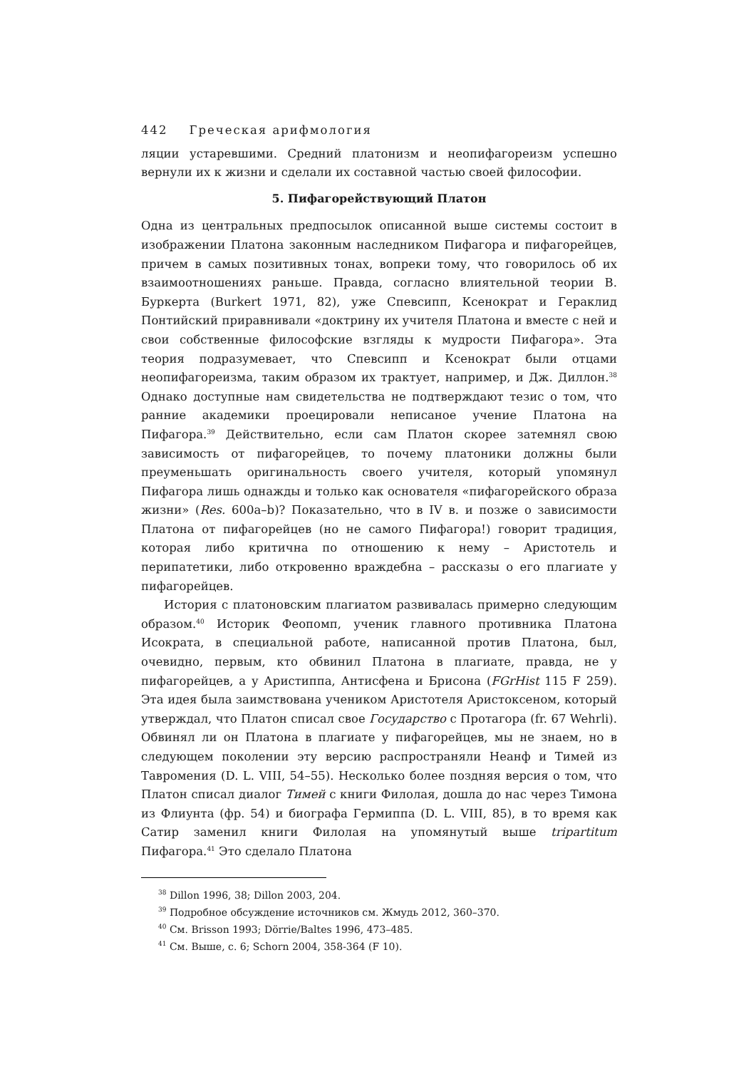442 Греческая арифмология
ляции устаревшими. Средний платонизм и неопифагореизм успешно вернули их к жизни и сделали их составной частью своей философии.
5. Пифагорействующий Платон
Одна из центральных предпосылок описанной выше системы состоит в изображении Платона законным наследником Пифагора и пифагорейцев, причем в самых позитивных тонах, вопреки тому, что говорилось об их взаимоотношениях раньше. Правда, согласно влиятельной теории В. Буркерта (Burkert 1971, 82), уже Спевсипп, Ксенократ и Гераклид Понтийский приравнивали «доктрину их учителя Платона и вместе с ней и свои собственные философские взгляды к мудрости Пифагора». Эта теория подразумевает, что Спевсипп и Ксенократ были отцами неопифагореизма, таким образом их трактует, например, и Дж. Диллон.<sup>38</sup> Однако доступные нам свидетельства не подтверждают тезис о том, что ранние академики проецировали неписаное учение Платона на Пифагора.<sup>39</sup> Действительно, если сам Платон скорее затемнял свою зависимость от пифагорейцев, то почему платоники должны были преуменьшать оригинальность своего учителя, который упомянул Пифагора лишь однажды и только как основателя «пифагорейского образа жизни» (Res. 600a–b)? Показательно, что в IV в. и позже о зависимости Платона от пифагорейцев (но не самого Пифагора!) говорит традиция, которая либо критична по отношению к нему – Аристотель и перипатетики, либо откровенно враждебна – рассказы о его плагиате у пифагорейцев.
История с платоновским плагиатом развивалась примерно следующим образом.<sup>40</sup> Историк Феопомп, ученик главного противника Платона Исократа, в специальной работе, написанной против Платона, был, очевидно, первым, кто обвинил Платона в плагиате, правда, не у пифагорейцев, а у Аристиппа, Антисфена и Брисона (FGrHist 115 F 259). Эта идея была заимствована учеником Аристотеля Аристоксеном, который утверждал, что Платон списал свое Государство с Протагора (fr. 67 Wehrli). Обвинял ли он Платона в плагиате у пифагорейцев, мы не знаем, но в следующем поколении эту версию распространяли Неанф и Тимей из Тавромения (D. L. VIII, 54–55). Несколько более поздняя версия о том, что Платон списал диалог Тимей с книги Филолая, дошла до нас через Тимона из Флиунта (фр. 54) и биографа Гермиппа (D. L. VIII, 85), в то время как Сатир заменил книги Филолая на упомянутый выше tripartitum Пифагора.<sup>41</sup> Это сделало Платона
<sup>38</sup> Dillon 1996, 38; Dillon 2003, 204.
<sup>39</sup> Подробное обсуждение источников см. Жмудь 2012, 360–370.
<sup>40</sup> См. Brisson 1993; Dörrie/Baltes 1996, 473–485.
<sup>41</sup> См. Выше, с. 6; Schorn 2004, 358-364 (F 10).